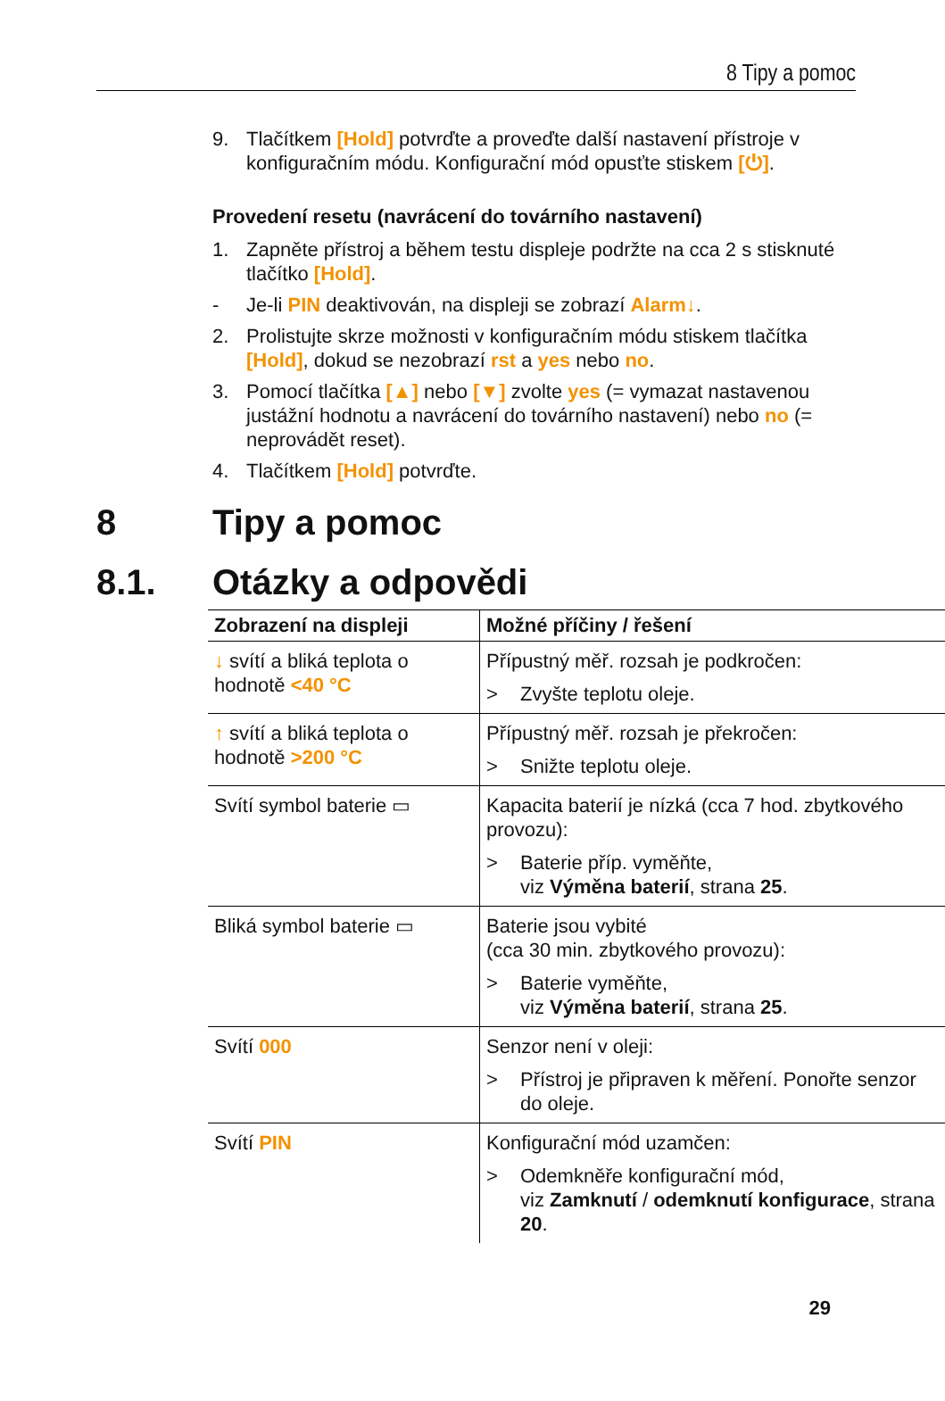8 Tipy a pomoc
9. Tlačítkem [Hold] potvrďte a proveďte další nastavení přístroje v konfiguračním módu. Konfigurační mód opusťte stiskem [⏻].
Provedení resetu (navrácení do továrního nastavení)
1. Zapněte přístroj a během testu displeje podržte na cca 2 s stisknuté tlačítko [Hold].
- Je-li PIN deaktivován, na displeji se zobrazí Alarm↓.
2. Prolistujte skrze možnosti v konfiguračním módu stiskem tlačítka [Hold], dokud se nezobrazí rst a yes nebo no.
3. Pomocí tlačítka [▲] nebo [▼] zvolte yes (= vymazat nastavenou justážní hodnotu a navrácení do továrního nastavení) nebo no (= neprovádět reset).
4. Tlačítkem [Hold] potvrďte.
8 Tipy a pomoc
8.1. Otázky a odpovědi
| Zobrazení na displeji | Možné příčiny / řešení |
| --- | --- |
| ↓ svítí a bliká teplota o hodnotě <40 °C | Přípustný měř. rozsah je podkročen: > Zvyšte teplotu oleje. |
| ↑ svítí a bliká teplota o hodnotě >200 °C | Přípustný měř. rozsah je překročen: > Snižte teplotu oleje. |
| Svítí symbol baterie ▭ | Kapacita baterií je nízká (cca 7 hod. zbytkového provozu): > Baterie příp. vyměňte, viz Výměna baterií , strana 25 . |
| Bliká symbol baterie ▭ | Baterie jsou vybité (cca 30 min. zbytkového provozu): > Baterie vyměňte, viz Výměna baterií , strana 25 . |
| Svítí 000 | Senzor není v oleji: > Přístroj je připraven k měření. Ponořte senzor do oleje. |
| Svítí PIN | Konfigurační mód uzamčen: > Odemkněře konfigurační mód, viz Zamknutí / odemknutí konfigurace , strana 20 . |
29